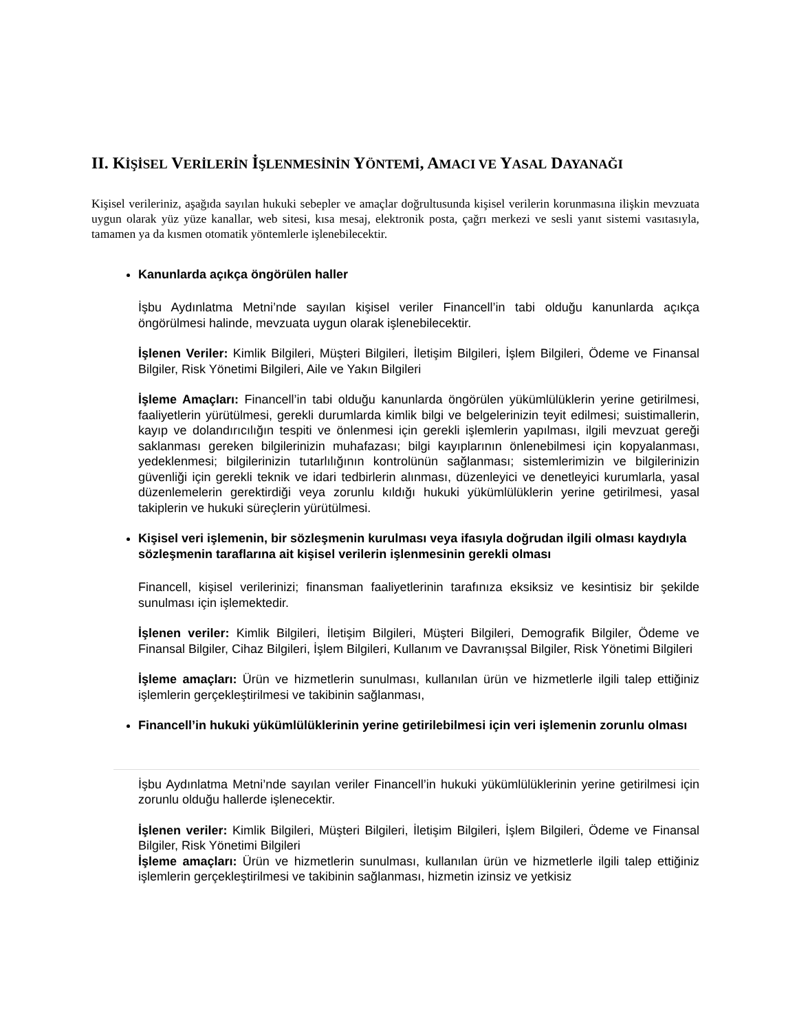II. KİŞİSEL VERİLERİN İŞLENMESİNİN YÖNTEMİ, AMACI VE YASAL DAYANAĞI
Kişisel verileriniz, aşağıda sayılan hukuki sebepler ve amaçlar doğrultusunda kişisel verilerin korunmasına ilişkin mevzuata uygun olarak yüz yüze kanallar, web sitesi, kısa mesaj, elektronik posta, çağrı merkezi ve sesli yanıt sistemi vasıtasıyla, tamamen ya da kısmen otomatik yöntemlerle işlenebilecektir.
Kanunlarda açıkça öngörülen haller
İşbu Aydınlatma Metni’nde sayılan kişisel veriler Financell’in tabi olduğu kanunlarda açıkça öngörülmesi halinde, mevzuata uygun olarak işlenebilecektir.
İşlenen Veriler: Kimlik Bilgileri, Müşteri Bilgileri, İletişim Bilgileri, İşlem Bilgileri, Ödeme ve Finansal Bilgiler, Risk Yönetimi Bilgileri, Aile ve Yakın Bilgileri
İşleme Amaçları: Financell’in tabi olduğu kanunlarda öngörülen yükümlülüklerin yerine getirilmesi, faaliyetlerin yürütülmesi, gerekli durumlarda kimlik bilgi ve belgelerinizin teyit edilmesi; suistimallerin, kayıp ve dolandırıcılığın tespiti ve önlenmesi için gerekli işlemlerin yapılması, ilgili mevzuat gereği saklanması gereken bilgilerinizin muhafazası; bilgi kayıplarının önlenebilmesi için kopyalanması, yedeklenmesi; bilgilerinizin tutarlılığının kontrolünün sağlanması; sistemlerimizin ve bilgilerinizin güvenliği için gerekli teknik ve idari tedbirlerin alınması, düzenleyici ve denetleyici kurumlarla, yasal düzenlemelerin gerektirdiği veya zorunlu kıldığı hukuki yükümlülüklerin yerine getirilmesi, yasal takiplerin ve hukuki süreçlerin yürütülmesi.
Kişisel veri işlemenin, bir sözleşmenin kurulması veya ifasıyla doğrudan ilgili olması kaydıyla sözleşmenin taraflarına ait kişisel verilerin işlenmesinin gerekli olması
Financell, kişisel verilerinizi; finansman faaliyetlerinin tarafınıza eksiksiz ve kesintisiz bir şekilde sunulması için işlemektedir.
İşlenen veriler: Kimlik Bilgileri, İletişim Bilgileri, Müşteri Bilgileri, Demografik Bilgiler, Ödeme ve Finansal Bilgiler, Cihaz Bilgileri, İşlem Bilgileri, Kullanım ve Davranışsal Bilgiler, Risk Yönetimi Bilgileri
İşleme amaçları: Ürün ve hizmetlerin sunulması, kullanılan ürün ve hizmetlerle ilgili talep ettiğiniz işlemlerin gerçekleştirilmesi ve takibinin sağlanması,
Financell’in hukuki yükümlülüklerinin yerine getirilebilmesi için veri işlemenin zorunlu olması
İşbu Aydınlatma Metni’nde sayılan veriler Financell’in hukuki yükümlülüklerinin yerine getirilmesi için zorunlu olduğu hallerde işlenecektir.
İşlenen veriler: Kimlik Bilgileri, Müşteri Bilgileri, İletişim Bilgileri, İşlem Bilgileri, Ödeme ve Finansal Bilgiler, Risk Yönetimi Bilgileri
İşleme amaçları: Ürün ve hizmetlerin sunulması, kullanılan ürün ve hizmetlerle ilgili talep ettiğiniz işlemlerin gerçekleştirilmesi ve takibinin sağlanması, hizmetin izinsiz ve yetkisiz